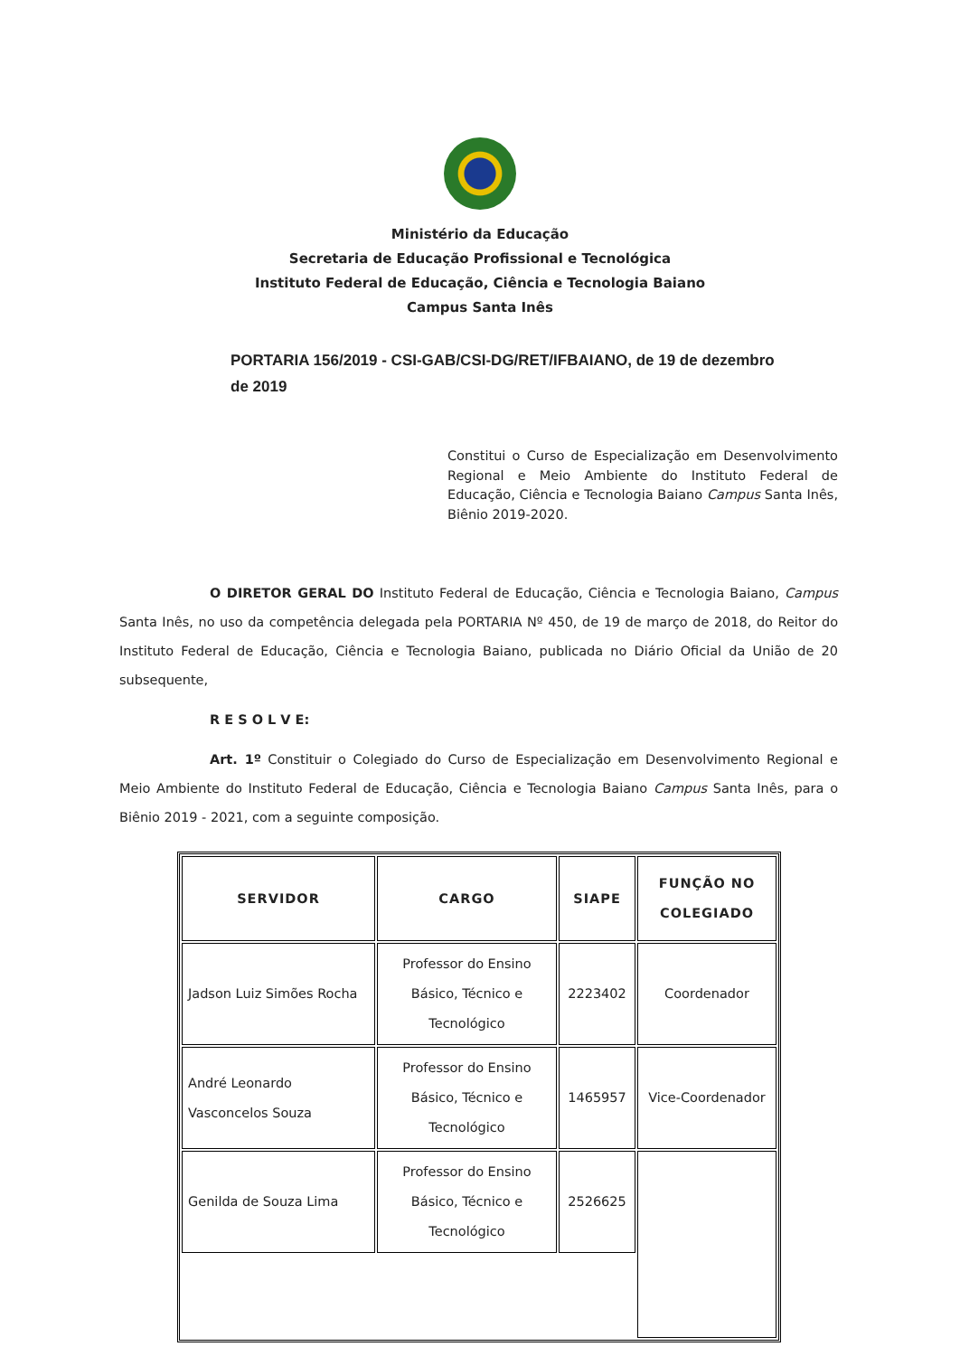Ministério da Educação
Secretaria de Educação Profissional e Tecnológica
Instituto Federal de Educação, Ciência e Tecnologia Baiano
Campus Santa Inês
PORTARIA 156/2019 - CSI-GAB/CSI-DG/RET/IFBAIANO, de 19 de dezembro de 2019
Constitui o Curso de Especialização em Desenvolvimento Regional e Meio Ambiente do Instituto Federal de Educação, Ciência e Tecnologia Baiano Campus Santa Inês, Biênio 2019-2020.
O DIRETOR GERAL DO Instituto Federal de Educação, Ciência e Tecnologia Baiano, Campus Santa Inês, no uso da competência delegada pela PORTARIA Nº 450, de 19 de março de 2018, do Reitor do Instituto Federal de Educação, Ciência e Tecnologia Baiano, publicada no Diário Oficial da União de 20 subsequente,
R E S O L V E:
Art. 1º Constituir o Colegiado do Curso de Especialização em Desenvolvimento Regional e Meio Ambiente do Instituto Federal de Educação, Ciência e Tecnologia Baiano Campus Santa Inês, para o Biênio 2019 - 2021, com a seguinte composição.
| SERVIDOR | CARGO | SIAPE | FUNÇÃO NO COLEGIADO |
| --- | --- | --- | --- |
| Jadson Luiz Simões Rocha | Professor do Ensino Básico, Técnico e Tecnológico | 2223402 | Coordenador |
| André Leonardo Vasconcelos Souza | Professor do Ensino Básico, Técnico e Tecnológico | 1465957 | Vice-Coordenador |
| Genilda de Souza Lima | Professor do Ensino Básico, Técnico e Tecnológico | 2526625 | |